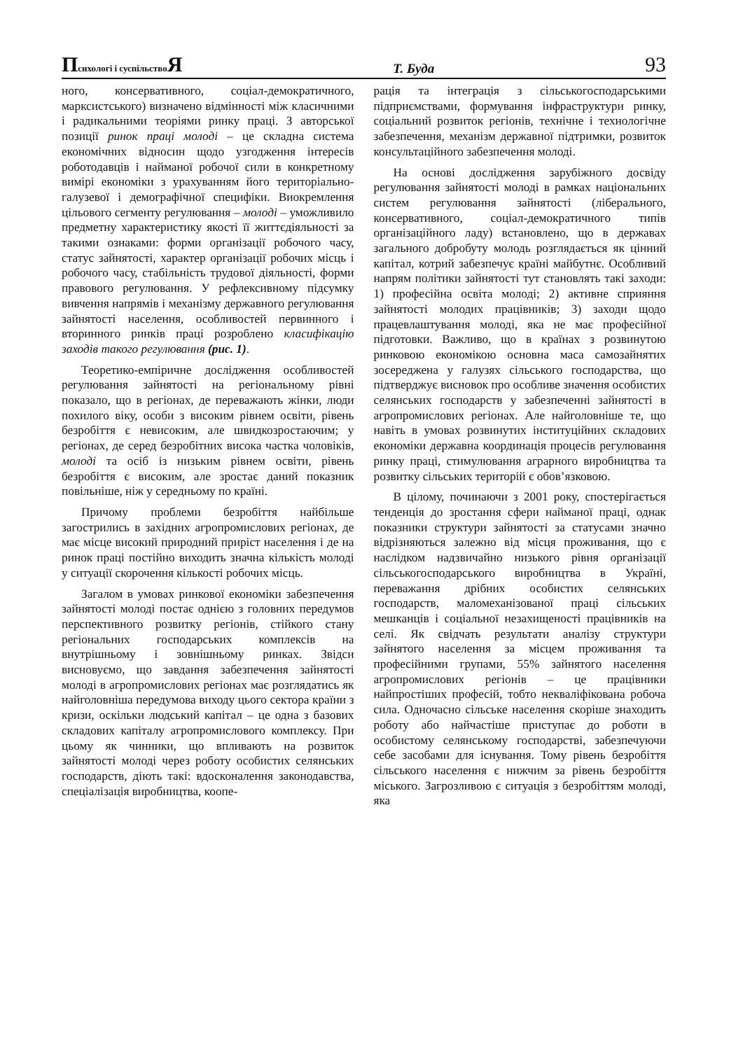Психологі і суспільство Я Т. Буда 93
ного, консервативного, соціал-демократичного, марксистського) визначено відмінності між класичними і радикальними теоріями ринку праці. З авторської позиції ринок праці молоді – це складна система економічних відносин щодо узгодження інтересів роботодавців і найманої робочої сили в конкретному вимірі економіки з урахуванням його територіально-галузевої і демографічної специфіки. Виокремлення цільового сегменту регулювання – молоді – уможливило предметну характеристику якості її життєдіяльності за такими ознаками: форми організації робочого часу, статус зайнятості, характер організації робочих місць і робочого часу, стабільність трудової діяльності, форми правового регулювання. У рефлексивному підсумку вивчення напрямів і механізму державного регулювання зайнятості населення, особливостей первинного і вторинного ринків праці розроблено класифікацію заходів такого регулювання (рис. 1).
Теоретико-емпіричне дослідження особливостей регулювання зайнятості на регіональному рівні показало, що в регіонах, де переважають жінки, люди похилого віку, особи з високим рівнем освіти, рівень безробіття є невисоким, але швидкозростаючим; у регіонах, де серед безробітних висока частка чоловіків, молоді та осіб із низьким рівнем освіти, рівень безробіття є високим, але зростає даний показник повільніше, ніж у середньому по країні.
Причому проблеми безробіття найбільше загострились в західних агропромислових регіонах, де має місце високий природний приріст населення і де на ринок праці постійно виходить значна кількість молоді у ситуації скорочення кількості робочих місць.
Загалом в умовах ринкової економіки забезпечення зайнятості молоді постає однією з головних передумов перспективного розвитку регіонів, стійкого стану регіональних господарських комплексів на внутрішньому і зовнішньому ринках. Звідси висновуємо, що завдання забезпечення зайнятості молоді в агропромислових регіонах має розглядатись як найголовніша передумова виходу цього сектора країни з кризи, оскільки людський капітал – це одна з базових складових капіталу агропромислового комплексу. При цьому як чинники, що впливають на розвиток зайнятості молоді через роботу особистих селянських господарств, діють такі: вдосконалення законодавства, спеціалізація виробництва, коопе-
рація та інтеграція з сільськогосподарськими підприємствами, формування інфраструктури ринку, соціальний розвиток регіонів, технічне і технологічне забезпечення, механізм державної підтримки, розвиток консультаційного забезпечення молоді.
На основі дослідження зарубіжного досвіду регулювання зайнятості молоді в рамках національних систем регулювання зайнятості (ліберального, консервативного, соціал-демократичного типів організаційного ладу) встановлено, що в державах загального добробуту молодь розглядається як цінний капітал, котрий забезпечує країні майбутнє. Особливий напрям політики зайнятості тут становлять такі заходи: 1) професійна освіта молоді; 2) активне сприяння зайнятості молодих працівників; 3) заходи щодо працевлаштування молоді, яка не має професійної підготовки. Важливо, що в країнах з розвинутою ринковою економікою основна маса самозайнятих зосереджена у галузях сільського господарства, що підтверджує висновок про особливе значення особистих селянських господарств у забезпеченні зайнятості в агропромислових регіонах. Але найголовніше те, що навіть в умовах розвинутих інституційних складових економіки державна координація процесів регулювання ринку праці, стимулювання аграрного виробництва та розвитку сільських територій є обов’язковою.
В цілому, починаючи з 2001 року, спостерігається тенденція до зростання сфери найманої праці, однак показники структури зайнятості за статусами значно відрізняються залежно від місця проживання, що є наслідком надзвичайно низького рівня організації сільськогосподарського виробництва в Україні, переважання дрібних особистих селянських господарств, маломеханізованої праці сільських мешканців і соціальної незахищеності працівників на селі. Як свідчать результати аналізу структури зайнятого населення за місцем проживання та професійними групами, 55% зайнятого населення агропромислових регіонів – це працівники найпростіших професій, тобто некваліфікована робоча сила. Одночасно сільське населення скоріше знаходить роботу або найчастіше приступає до роботи в особистому селянському господарстві, забезпечуючи себе засобами для існування. Тому рівень безробіття сільського населення є нижчим за рівень безробіття міського. Загрозливою є ситуація з безробіттям молоді, яка